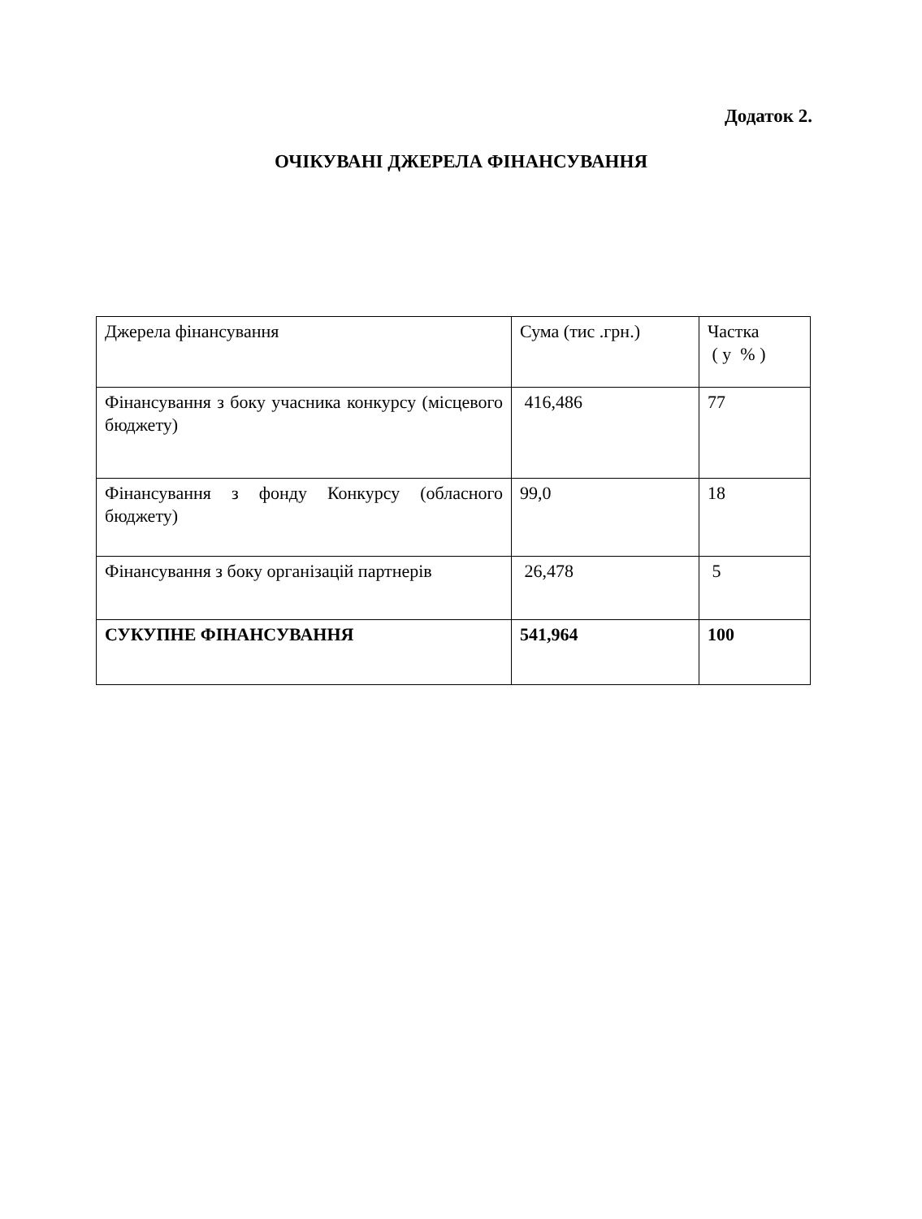Додаток 2.
ОЧІКУВАНІ ДЖЕРЕЛА ФІНАНСУВАННЯ
| Джерела фінансування | Сума (тис .грн.) | Частка ( у % ) |
| Фінансування з боку учасника конкурсу (місцевого бюджету) | 416,486 | 77 |
| Фінансування з фонду Конкурсу (обласного бюджету) | 99,0 | 18 |
| Фінансування з боку організацій партнерів | 26,478 | 5 |
| СУКУПНЕ ФІНАНСУВАННЯ | 541,964 | 100 |